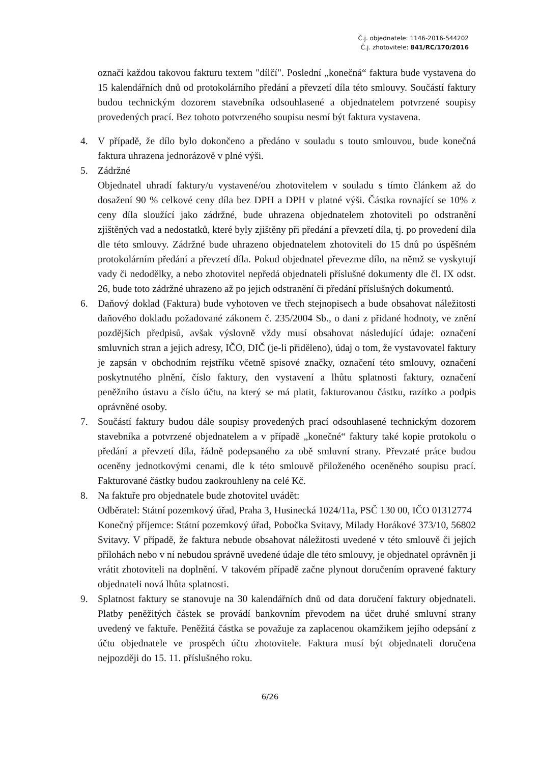Č.j. objednatele: 1146-2016-544202
Č.j. zhotovitele: 841/RC/170/2016
označí každou takovou fakturu textem "dílčí". Poslední „konečná“ faktura bude vystavena do 15 kalendářních dnů od protokolárního předání a převzetí díla této smlouvy. Součástí faktury budou technickým dozorem stavebníka odsouhlasené a objednatelem potvrzené soupisy provedených prací. Bez tohoto potvrzeného soupisu nesmí být faktura vystavena.
4. V případě, že dílo bylo dokončeno a předáno v souladu s touto smlouvou, bude konečná faktura uhrazena jednorázově v plné výši.
5. Zádržné
Objednatel uhradí faktury/u vystavené/ou zhotovitelem v souladu s tímto článkem až do dosažení 90 % celkové ceny díla bez DPH a DPH v platné výši. Částka rovnající se 10% z ceny díla sloužící jako zádržné, bude uhrazena objednatelem zhotoviteli po odstranění zjištěných vad a nedostatků, které byly zjištěny při předání a převzetí díla, tj. po provedení díla dle této smlouvy. Zádržné bude uhrazeno objednatelem zhotoviteli do 15 dnů po úspěšném protokolárním předání a převzetí díla. Pokud objednatel převezme dílo, na němž se vyskytují vady či nedodělky, a nebo zhotovitel nepředá objednateli příslušné dokumenty dle čl. IX odst. 26, bude toto zádržné uhrazeno až po jejich odstranění či předání příslušných dokumentů.
6. Daňový doklad (Faktura) bude vyhotoven ve třech stejnopisech a bude obsahovat náležitosti daňového dokladu požadované zákonem č. 235/2004 Sb., o dani z přidané hodnoty, ve znění pozdějších předpisů, avšak výslovně vždy musí obsahovat následující údaje: označení smluvních stran a jejich adresy, IČO, DIČ (je-li přiděleno), údaj o tom, že vystavovatel faktury je zapsán v obchodním rejstříku včetně spisové značky, označení této smlouvy, označení poskytnutého plnění, číslo faktury, den vystavení a lhůtu splatnosti faktury, označení peněžního ústavu a číslo účtu, na který se má platit, fakturovanou částku, razítko a podpis oprávněné osoby.
7. Součástí faktury budou dále soupisy provedených prací odsouhlasené technickým dozorem stavebníka a potvrzené objednatelem a v případě „konečné“ faktury také kopie protokolu o předání a převzetí díla, řádně podepsaného za obě smluvní strany. Převzaté práce budou oceněny jednotkovými cenami, dle k této smlouvě přiloženého oceněného soupisu prací. Fakturované částky budou zaokrouhleny na celé Kč.
8. Na faktuře pro objednatele bude zhotovitel uvádět:
Odběratel: Státní pozemkový úřad, Praha 3, Husinecká 1024/11a, PSČ 130 00, IČO 01312774
Konečný příjemce: Státní pozemkový úřad, Pobočka Svitavy, Milady Horákové 373/10, 56802 Svitavy. V případě, že faktura nebude obsahovat náležitosti uvedené v této smlouvě či jejích přílohách nebo v ní nebudou správně uvedené údaje dle této smlouvy, je objednatel oprávněn ji vrátit zhotoviteli na doplnění. V takovém případě začne plynout doručením opravené faktury objednateli nová lhůta splatnosti.
9. Splatnost faktury se stanovuje na 30 kalendářních dnů od data doručení faktury objednateli. Platby peněžitých částek se provádí bankovním převodem na účet druhé smluvní strany uvedený ve faktuře. Peněžitá částka se považuje za zaplacenou okamžikem jejího odepsání z účtu objednatele ve prospěch účtu zhotovitele. Faktura musí být objednateli doručena nejpozději do 15. 11. příslušného roku.
6/26